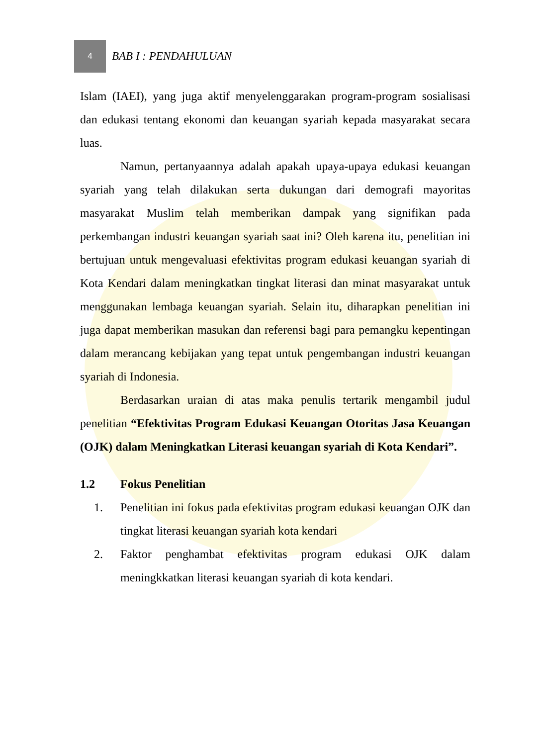4
BAB I : PENDAHULUAN
Islam (IAEI), yang juga aktif menyelenggarakan program-program sosialisasi dan edukasi tentang ekonomi dan keuangan syariah kepada masyarakat secara luas.
Namun, pertanyaannya adalah apakah upaya-upaya edukasi keuangan syariah yang telah dilakukan serta dukungan dari demografi mayoritas masyarakat Muslim telah memberikan dampak yang signifikan pada perkembangan industri keuangan syariah saat ini? Oleh karena itu, penelitian ini bertujuan untuk mengevaluasi efektivitas program edukasi keuangan syariah di Kota Kendari dalam meningkatkan tingkat literasi dan minat masyarakat untuk menggunakan lembaga keuangan syariah. Selain itu, diharapkan penelitian ini juga dapat memberikan masukan dan referensi bagi para pemangku kepentingan dalam merancang kebijakan yang tepat untuk pengembangan industri keuangan syariah di Indonesia.
Berdasarkan uraian di atas maka penulis tertarik mengambil judul penelitian “Efektivitas Program Edukasi Keuangan Otoritas Jasa Keuangan (OJK) dalam Meningkatkan Literasi keuangan syariah di Kota Kendari”.
1.2 Fokus Penelitian
1. Penelitian ini fokus pada efektivitas program edukasi keuangan OJK dan tingkat literasi keuangan syariah kota kendari
2. Faktor penghambat efektivitas program edukasi OJK dalam meningkkatkan literasi keuangan syariah di kota kendari.